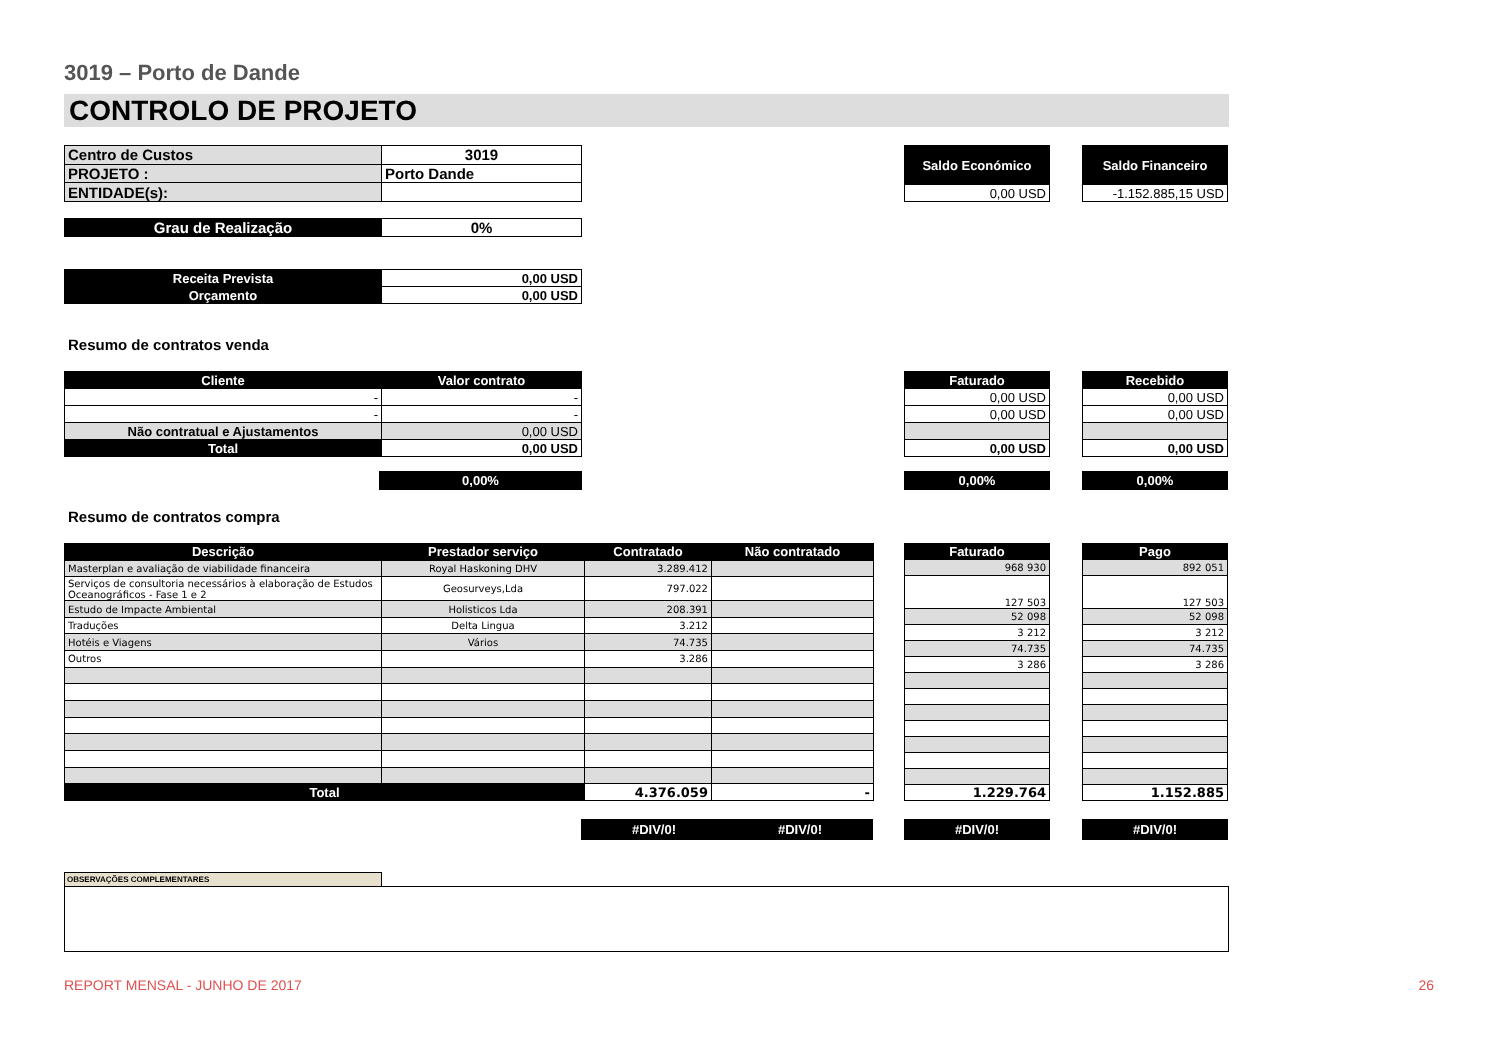3019 – Porto de Dande
CONTROLO DE PROJETO
| Centro de Custos | 3019 |
| PROJETO : | Porto Dande |
| ENTIDADE(s): | |
| Saldo Económico |
| 0,00 USD |
| Saldo Financeiro |
| -1.152.885,15 USD |
| Grau de Realização | 0% |
| Receita Prevista | 0,00 USD |
| Orçamento | 0,00 USD |
Resumo de contratos venda
| Cliente | Valor contrato |
| - | - |
| - | - |
| Não contratual e Ajustamentos | 0,00 USD |
| Total | 0,00 USD |
| Faturado |
| 0,00 USD |
| 0,00 USD |
| 0,00 USD |
| Recebido |
| 0,00 USD |
| 0,00 USD |
| 0,00 USD |
0,00% 0,00% 0,00%
Resumo de contratos compra
| Descrição | Prestador serviço | Contratado | Não contratado |
| Masterplan e avaliação de viabilidade financeira | Royal Haskoning DHV | 3.289.412 | |
| Serviços de consultoria necessários à elaboração de Estudos Oceanográficos - Fase 1 e 2 | Geosurveys,Lda | 797.022 | |
| Estudo de Impacte Ambiental | Holisticos Lda | 208.391 | |
| Traduções | Delta Lingua | 3.212 | |
| Hotéis e Viagens | Vários | 74.735 | |
| Outros | | 3.286 | |
| Total | | 4.376.059 | - |
| Faturado |
| 968 930 |
| 127 503 |
| 52 098 |
| 3 212 |
| 74.735 |
| 3 286 |
| 1.229.764 |
| Pago |
| 892 051 |
| 127 503 |
| 52 098 |
| 3 212 |
| 74.735 |
| 3 286 |
| 1.152.885 |
#DIV/0! #DIV/0! #DIV/0! #DIV/0!
OBSERVAÇÕES COMPLEMENTARES
REPORT MENSAL - JUNHO DE 2017 26